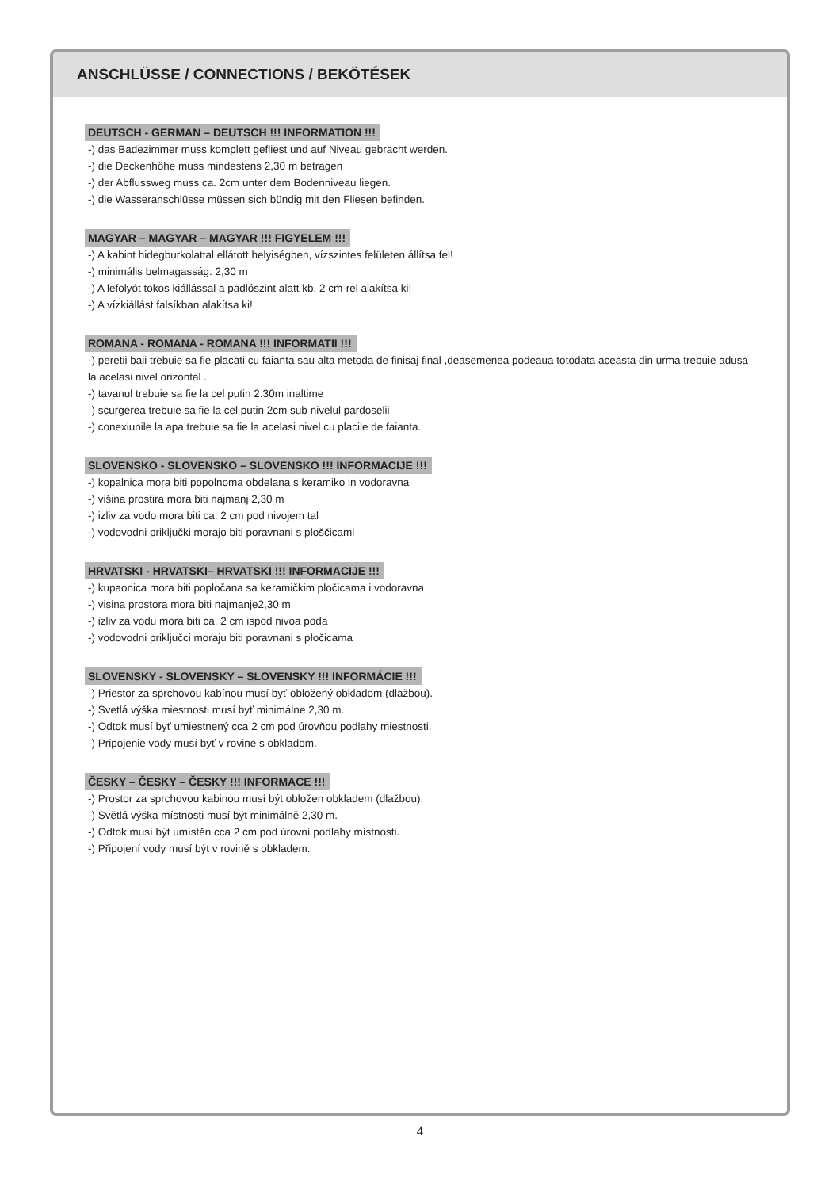ANSCHLÜSSE / CONNECTIONS / BEKÖTÉSEK
DEUTSCH - GERMAN – DEUTSCH !!! INFORMATION !!!
-) das Badezimmer muss komplett gefliest und auf Niveau gebracht werden.
-) die Deckenhöhe muss mindestens 2,30 m betragen
-) der Abflussweg muss ca. 2cm unter dem Bodenniveau liegen.
-) die Wasseranschlüsse müssen sich bündig mit den Fliesen befinden.
MAGYAR – MAGYAR – MAGYAR !!! FIGYELEM !!!
-) A kabint hidegburkolattal ellátott helyiségben, vízszintes felületen állítsa fel!
-) minimális belmagasság: 2,30 m
-) A lefolyót tokos kiállással a padlószint alatt kb. 2 cm-rel alakítsa ki!
-) A vízkiállást falsíkban alakítsa ki!
ROMANA - ROMANA - ROMANA !!! INFORMATII !!!
-) peretii baii trebuie sa fie placati cu faianta sau alta metoda de finisaj final ,deasemenea podeaua totodata aceasta din urma trebuie adusa la acelasi nivel orizontal .
-) tavanul trebuie sa fie la cel putin 2.30m inaltime
-) scurgerea trebuie sa fie la cel putin 2cm sub nivelul pardoselii
-) conexiunile la apa trebuie sa fie la acelasi nivel cu placile de faianta.
SLOVENSKO - SLOVENSKO – SLOVENSKO !!! INFORMACIJE !!!
-) kopalnica mora biti popolnoma obdelana s keramiko in vodoravna
-) višina prostira mora biti najmanj 2,30 m
-) izliv za vodo mora biti ca. 2 cm pod nivojem tal
-) vodovodni priključki morajo biti poravnani s ploščicami
HRVATSKI - HRVATSKI– HRVATSKI !!! INFORMACIJE !!!
-) kupaonica mora biti popločana sa keramičkim pločicama i vodoravna
-) visina prostora mora biti najmanje2,30 m
-) izliv za vodu mora biti ca. 2 cm ispod nivoa poda
-) vodovodni priključci moraju biti poravnani s pločicama
SLOVENSKY - SLOVENSKY – SLOVENSKY !!! INFORMÁCIE !!!
-) Priestor za sprchovou kabínou musí byť obložený obkladom (dlažbou).
-) Svetlá výška miestnosti musí byť minimálne 2,30 m.
-) Odtok musí byť umiestnený cca 2 cm pod úrovňou podlahy miestnosti.
-) Pripojenie vody musí byť v rovine s obkladom.
ČESKY – ČESKY – ČESKY !!! INFORMACE !!!
-) Prostor za sprchovou kabinou musí být obložen obkladem (dlažbou).
-) Světlá výška místnosti musí být minimálně 2,30 m.
-) Odtok musí být umístěn cca 2 cm pod úrovní podlahy místnosti.
-) Připojení vody musí být v rovině s obkladem.
4